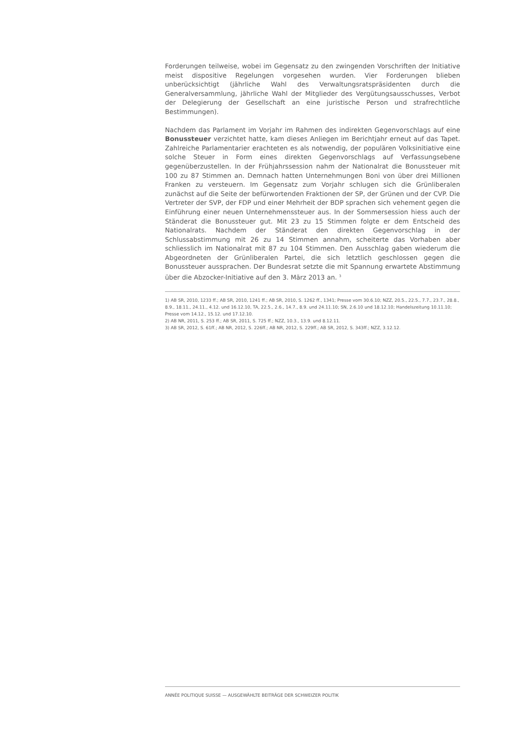Forderungen teilweise, wobei im Gegensatz zu den zwingenden Vorschriften der Initiative meist dispositive Regelungen vorgesehen wurden. Vier Forderungen blieben unberücksichtigt (jährliche Wahl des Verwaltungsratspräsidenten durch die Generalversammlung, jährliche Wahl der Mitglieder des Vergütungsausschusses, Verbot der Delegierung der Gesellschaft an eine juristische Person und strafrechtliche Bestimmungen).
Nachdem das Parlament im Vorjahr im Rahmen des indirekten Gegenvorschlags auf eine Bonussteuer verzichtet hatte, kam dieses Anliegen im Berichtjahr erneut auf das Tapet. Zahlreiche Parlamentarier erachteten es als notwendig, der populären Volksinitiative eine solche Steuer in Form eines direkten Gegenvorschlags auf Verfassungsebene gegenüberzustellen. In der Frühjahrssession nahm der Nationalrat die Bonussteuer mit 100 zu 87 Stimmen an. Demnach hatten Unternehmungen Boni von über drei Millionen Franken zu versteuern. Im Gegensatz zum Vorjahr schlugen sich die Grünliberalen zunächst auf die Seite der befürwortenden Fraktionen der SP, der Grünen und der CVP. Die Vertreter der SVP, der FDP und einer Mehrheit der BDP sprachen sich vehement gegen die Einführung einer neuen Unternehmenssteuer aus. In der Sommersession hiess auch der Ständerat die Bonussteuer gut. Mit 23 zu 15 Stimmen folgte er dem Entscheid des Nationalrats. Nachdem der Ständerat den direkten Gegenvorschlag in der Schlussabstimmung mit 26 zu 14 Stimmen annahm, scheiterte das Vorhaben aber schliesslich im Nationalrat mit 87 zu 104 Stimmen. Den Ausschlag gaben wiederum die Abgeordneten der Grünliberalen Partei, die sich letztlich geschlossen gegen die Bonussteuer aussprachen. Der Bundesrat setzte die mit Spannung erwartete Abstimmung über die Abzocker-Initiative auf den 3. März 2013 an. <sup>3</sup>
1) AB SR, 2010, 1233 ff.; AB SR, 2010, 1241 ff.; AB SR, 2010, S. 1262 ff., 1341; Presse vom 30.6.10; NZZ, 20.5., 22.5., 7.7., 23.7., 28.8., 8.9., 18.11., 24.11., 4.12. und 16.12.10, TA, 22.5., 2.6., 14.7., 8.9. und 24.11.10; SN, 2.6.10 und 18.12.10; Handelszeitung 10.11.10; Presse vom 14.12., 15.12. und 17.12.10.
2) AB NR, 2011, S. 253 ff.; AB SR, 2011, S. 725 ff.; NZZ, 10.3., 13.9. und 8.12.11.
3) AB SR, 2012, S. 61ff.; AB NR, 2012, S. 226ff.; AB NR, 2012, S. 229ff.; AB SR, 2012, S. 343ff.; NZZ, 3.12.12.
ANNÉE POLITIQUE SUISSE — AUSGEWÄHLTE BEITRÄGE DER SCHWEIZER POLITIK